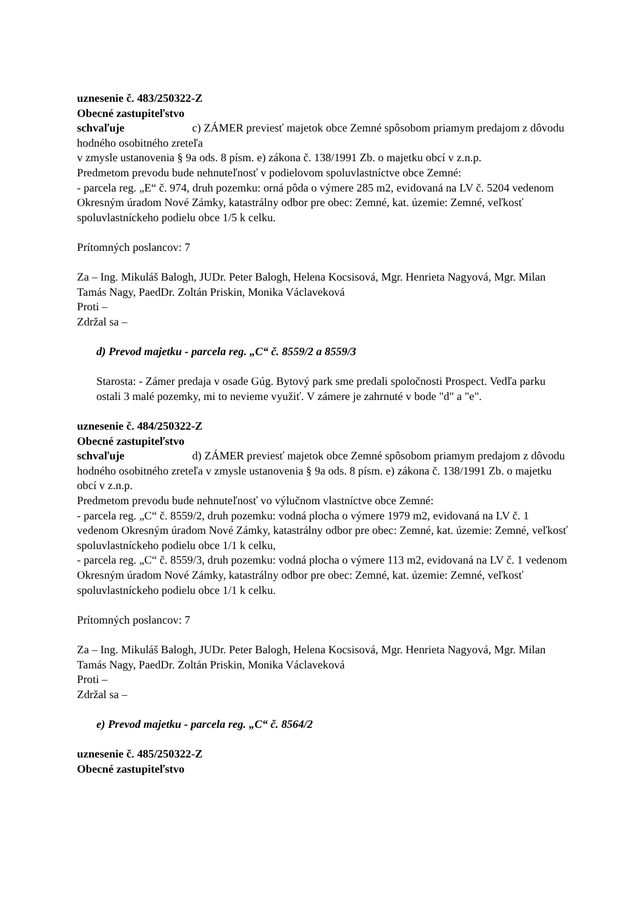uznesenie č. 483/250322-Z
Obecné zastupiteľstvo
schvaľuje c) ZÁMER previesť majetok obce Zemné spôsobom priamym predajom z dôvodu hodného osobitného zreteľa
v zmysle ustanovenia § 9a ods. 8 písm. e) zákona č. 138/1991 Zb. o majetku obcí v z.n.p.
Predmetom prevodu bude nehnuteľnosť v podielovom spoluvlastníctve obce Zemné:
- parcela reg. „E“ č. 974, druh pozemku: orná pôda o výmere 285 m2, evidovaná na LV č. 5204 vedenom Okresným úradom Nové Zámky, katastrálny odbor pre obec: Zemné, kat. územie: Zemné, veľkosť spoluvlastníckeho podielu obce 1/5 k celku.
Prítomných poslancov: 7
Za – Ing. Mikuláš Balogh, JUDr. Peter Balogh, Helena Kocsisová, Mgr. Henrieta Nagyová, Mgr. Milan Tamás Nagy, PaedDr. Zoltán Priskin, Monika Václaveková
Proti –
Zdržal sa –
d) Prevod majetku - parcela reg. „C“ č. 8559/2 a 8559/3
Starosta: - Zámer predaja v osade Gúg. Bytový park sme predali spoločnosti Prospect. Vedľa parku ostali 3 malé pozemky, mi to nevieme využiť. V zámere je zahrnuté v bode "d" a "e".
uznesenie č. 484/250322-Z
Obecné zastupiteľstvo
schvaľuje d) ZÁMER previesť majetok obce Zemné spôsobom priamym predajom z dôvodu hodného osobitného zreteľa v zmysle ustanovenia § 9a ods. 8 písm. e) zákona č. 138/1991 Zb. o majetku obcí v z.n.p.
Predmetom prevodu bude nehnuteľnosť vo výlučnom vlastníctve obce Zemné:
- parcela reg. „C“ č. 8559/2, druh pozemku: vodná plocha o výmere 1979 m2, evidovaná na LV č. 1 vedenom Okresným úradom Nové Zámky, katastrálny odbor pre obec: Zemné, kat. územie: Zemné, veľkosť spoluvlastníckeho podielu obce 1/1 k celku,
- parcela reg. „C“ č. 8559/3, druh pozemku: vodná plocha o výmere 113 m2, evidovaná na LV č. 1 vedenom Okresným úradom Nové Zámky, katastrálny odbor pre obec: Zemné, kat. územie: Zemné, veľkosť spoluvlastníckeho podielu obce 1/1 k celku.
Prítomných poslancov: 7
Za – Ing. Mikuláš Balogh, JUDr. Peter Balogh, Helena Kocsisová, Mgr. Henrieta Nagyová, Mgr. Milan Tamás Nagy, PaedDr. Zoltán Priskin, Monika Václaveková
Proti –
Zdržal sa –
e) Prevod majetku - parcela reg. „C“ č. 8564/2
uznesenie č. 485/250322-Z
Obecné zastupiteľstvo